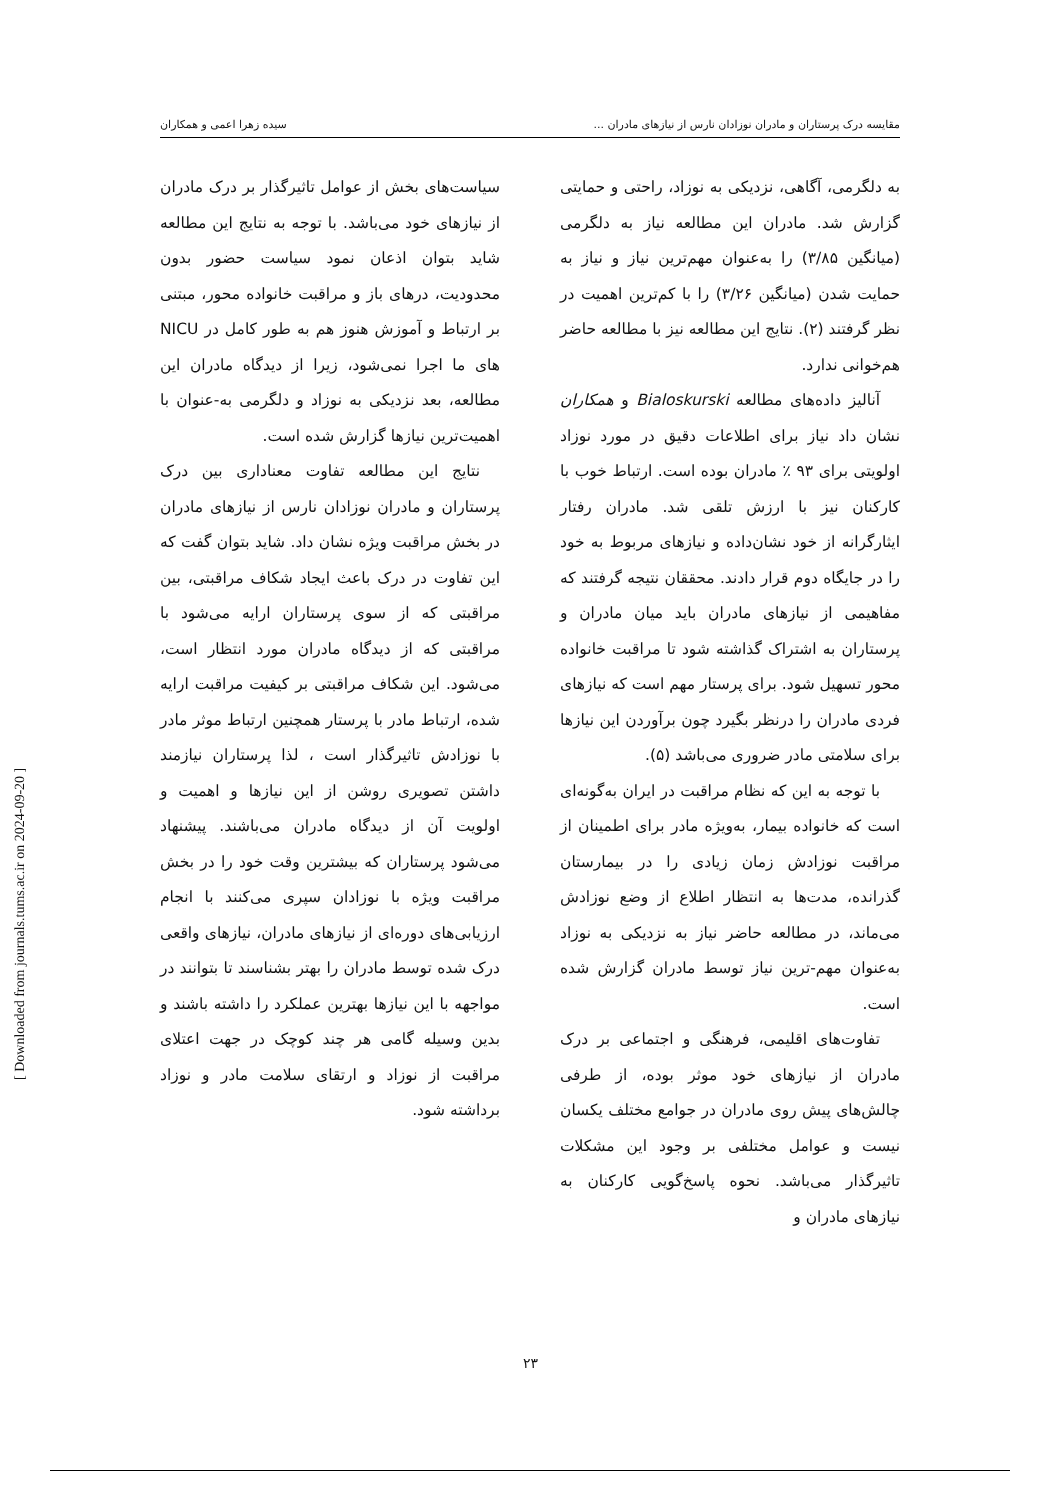مقایسه درک پرستاران و مادران نوزادان نارس از نیازهای مادران ... سیده زهرا اعمی و همکاران
به دلگرمی، آگاهی، نزدیکی به نوزاد، راحتی و حمایتی گزارش شد. مادران این مطالعه نیاز به دلگرمی (میانگین ۳/۸۵) را به‌عنوان مهم‌ترین نیاز و نیاز به حمایت شدن (میانگین ۳/۲۶) را با کم‌ترین اهمیت در نظر گرفتند (۲). نتایج این مطالعه نیز با مطالعه حاضر هم‌خوانی ندارد.
آنالیز داده‌های مطالعه Bialoskurski و همکاران نشان داد نیاز برای اطلاعات دقیق در مورد نوزاد اولویتی برای ۹۳ ٪ مادران بوده است. ارتباط خوب با کارکنان نیز با ارزش تلقی شد. مادران رفتار ایثارگرانه از خود نشان‌داده و نیازهای مربوط به خود را در جایگاه دوم قرار دادند. محققان نتیجه گرفتند که مفاهیمی از نیازهای مادران باید میان مادران و پرستاران به اشتراک گذاشته شود تا مراقبت خانواده محور تسهیل شود. برای پرستار مهم است که نیازهای فردی مادران را درنظر بگیرد چون برآوردن این نیازها برای سلامتی مادر ضروری می‌باشد (۵).
با توجه به این که نظام مراقبت در ایران به‌گونه‌ای است که خانواده بیمار، به‌ویژه مادر برای اطمینان از مراقبت نوزادش زمان زیادی را در بیمارستان گذرانده، مدت‌ها به انتظار اطلاع از وضع نوزادش می‌ماند، در مطالعه حاضر نیاز به نزدیکی به نوزاد به‌عنوان مهم-ترین نیاز توسط مادران گزارش شده است.
تفاوت‌های اقلیمی، فرهنگی و اجتماعی بر درک مادران از نیازهای خود موثر بوده، از طرفی چالش‌های پیش روی مادران در جوامع مختلف یکسان نیست و عوامل مختلفی بر وجود این مشکلات تاثیرگذار می‌باشد. نحوه پاسخ‌گویی کارکنان به نیازهای مادران و
سیاست‌های بخش از عوامل تاثیرگذار بر درک مادران از نیازهای خود می‌باشد. با توجه به نتایج این مطالعه شاید بتوان اذعان نمود سیاست حضور بدون محدودیت، درهای باز و مراقبت خانواده محور، مبتنی بر ارتباط و آموزش هنوز هم به طور کامل در NICU های ما اجرا نمی‌شود، زیرا از دیدگاه مادران این مطالعه، بعد نزدیکی به نوزاد و دلگرمی به-عنوان با اهمیت‌ترین نیازها گزارش شده است.
نتایج این مطالعه تفاوت معناداری بین درک پرستاران و مادران نوزادان نارس از نیازهای مادران در بخش مراقبت ویژه نشان داد. شاید بتوان گفت که این تفاوت در درک باعث ایجاد شکاف مراقبتی، بین مراقبتی که از سوی پرستاران ارایه می‌شود با مراقبتی که از دیدگاه مادران مورد انتظار است، می‌شود. این شکاف مراقبتی بر کیفیت مراقبت ارایه شده، ارتباط مادر با پرستار همچنین ارتباط موثر مادر با نوزادش تاثیرگذار است ، لذا پرستاران نیازمند داشتن تصویری روشن از این نیازها و اهمیت و اولویت آن از دیدگاه مادران می‌باشند. پیشنهاد می‌شود پرستاران که بیشترین وقت خود را در بخش مراقبت ویژه با نوزادان سپری می‌کنند با انجام ارزیابی‌های دوره‌ای از نیازهای مادران، نیازهای واقعی درک شده توسط مادران را بهتر بشناسند تا بتوانند در مواجهه با این نیازها بهترین عملکرد را داشته باشند و بدین وسیله گامی هر چند کوچک در جهت اعتلای مراقبت از نوزاد و ارتقای سلامت مادر و نوزاد برداشته شود.
[ Downloaded from journals.tums.ac.ir on 2024-09-20 ]
۲۳